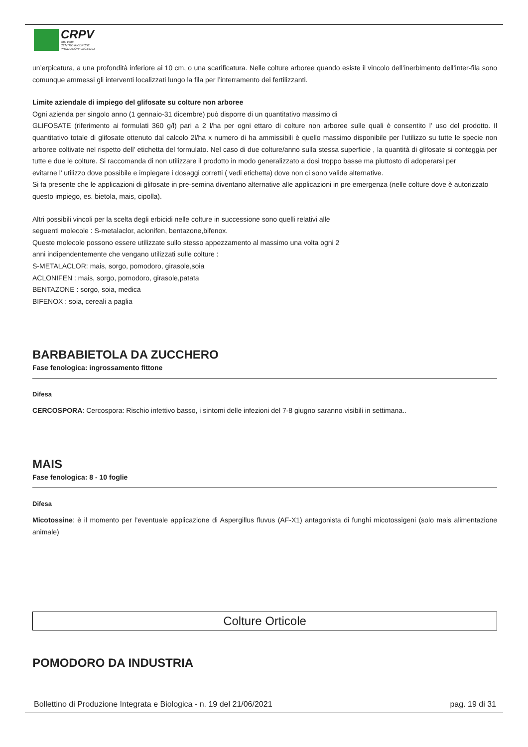CRPV
soc. coop.
CENTRO RICERCHE
PRODUZIONI VEGETALI
un’erpicatura, a una profondità inferiore ai 10 cm, o una scarificatura. Nelle colture arboree quando esiste il vincolo dell’inerbimento dell’inter-fila sono comunque ammessi gli interventi localizzati lungo la fila per l’interramento dei fertilizzanti.
Limite aziendale di impiego del glifosate su colture non arboree
Ogni azienda per singolo anno (1 gennaio-31 dicembre) può disporre di un quantitativo massimo di
GLIFOSATE (riferimento ai formulati 360 g/l) pari a 2 l/ha per ogni ettaro di colture non arboree sulle quali è consentito l’ uso del prodotto. Il quantitativo totale di glifosate ottenuto dal calcolo 2l/ha x numero di ha ammissibili è quello massimo disponibile per l’utilizzo su tutte le specie non arboree coltivate nel rispetto dell’ etichetta del formulato. Nel caso di due colture/anno sulla stessa superficie , la quantità di glifosate si conteggia per tutte e due le colture. Si raccomanda di non utilizzare il prodotto in modo generalizzato a dosi troppo basse ma piuttosto di adoperarsi per
evitarne l’ utilizzo dove possibile e impiegare i dosaggi corretti ( vedi etichetta) dove non ci sono valide alternative.
Si fa presente che le applicazioni di glifosate in pre-semina diventano alternative alle applicazioni in pre emergenza (nelle colture dove è autorizzato questo impiego, es. bietola, mais, cipolla).
Altri possibili vincoli per la scelta degli erbicidi nelle colture in successione sono quelli relativi alle
seguenti molecole : S-metalaclor, aclonifen, bentazone,bifenox.
Queste molecole possono essere utilizzate sullo stesso appezzamento al massimo una volta ogni 2
anni indipendentemente che vengano utilizzati sulle colture :
S-METALACLOR: mais, sorgo, pomodoro, girasole,soia
ACLONIFEN : mais, sorgo, pomodoro, girasole,patata
BENTAZONE : sorgo, soia, medica
BIFENOX : soia, cereali a paglia
BARBABIETOLA DA ZUCCHERO
Fase fenologica: ingrossamento fittone
Difesa
CERCOSPORA: Cercospora: Rischio infettivo basso, i sintomi delle infezioni del 7-8 giugno saranno visibili in settimana..
MAIS
Fase fenologica: 8 - 10 foglie
Difesa
Micotossine: è il momento per l’eventuale applicazione di Aspergillus fluvus (AF-X1) antagonista di funghi micotossigeni (solo mais alimentazione animale)
Colture Orticole
POMODORO DA INDUSTRIA
Bollettino di Produzione Integrata e Biologica - n. 19 del 21/06/2021 pag. 19 di 31